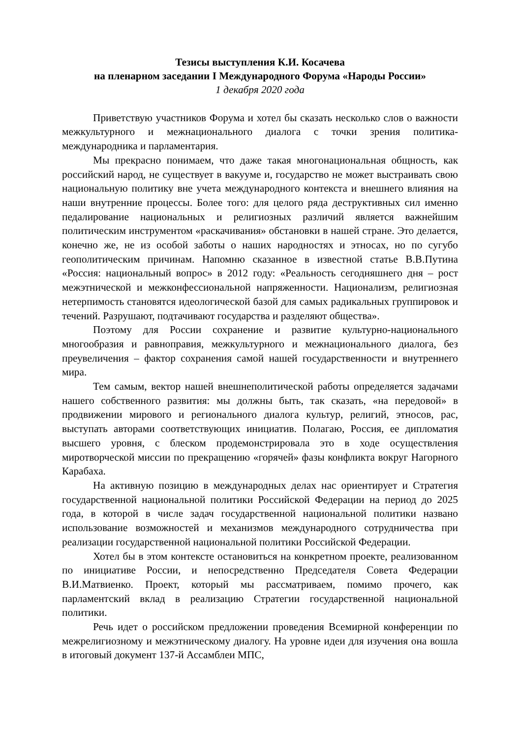Тезисы выступления К.И. Косачева
на пленарном заседании I Международного Форума «Народы России»
1 декабря 2020 года
Приветствую участников Форума и хотел бы сказать несколько слов о важности межкультурного и межнационального диалога с точки зрения политика-международника и парламентария.
Мы прекрасно понимаем, что даже такая многонациональная общность, как российский народ, не существует в вакууме и, государство не может выстраивать свою национальную политику вне учета международного контекста и внешнего влияния на наши внутренние процессы. Более того: для целого ряда деструктивных сил именно педалирование национальных и религиозных различий является важнейшим политическим инструментом «раскачивания» обстановки в нашей стране. Это делается, конечно же, не из особой заботы о наших народностях и этносах, но по сугубо геополитическим причинам. Напомню сказанное в известной статье В.В.Путина «Россия: национальный вопрос» в 2012 году: «Реальность сегодняшнего дня – рост межэтнической и межконфессиональной напряженности. Национализм, религиозная нетерпимость становятся идеологической базой для самых радикальных группировок и течений. Разрушают, подтачивают государства и разделяют общества».
Поэтому для России сохранение и развитие культурно-национального многообразия и равноправия, межкультурного и межнационального диалога, без преувеличения – фактор сохранения самой нашей государственности и внутреннего мира.
Тем самым, вектор нашей внешнеполитической работы определяется задачами нашего собственного развития: мы должны быть, так сказать, «на передовой» в продвижении мирового и регионального диалога культур, религий, этносов, рас, выступать авторами соответствующих инициатив. Полагаю, Россия, ее дипломатия высшего уровня, с блеском продемонстрировала это в ходе осуществления миротворческой миссии по прекращению «горячей» фазы конфликта вокруг Нагорного Карабаха.
На активную позицию в международных делах нас ориентирует и Стратегия государственной национальной политики Российской Федерации на период до 2025 года, в которой в числе задач государственной национальной политики названо использование возможностей и механизмов международного сотрудничества при реализации государственной национальной политики Российской Федерации.
Хотел бы в этом контексте остановиться на конкретном проекте, реализованном по инициативе России, и непосредственно Председателя Совета Федерации В.И.Матвиенко. Проект, который мы рассматриваем, помимо прочего, как парламентский вклад в реализацию Стратегии государственной национальной политики.
Речь идет о российском предложении проведения Всемирной конференции по межрелигиозному и межэтническому диалогу. На уровне идеи для изучения она вошла в итоговый документ 137-й Ассамблеи МПС,